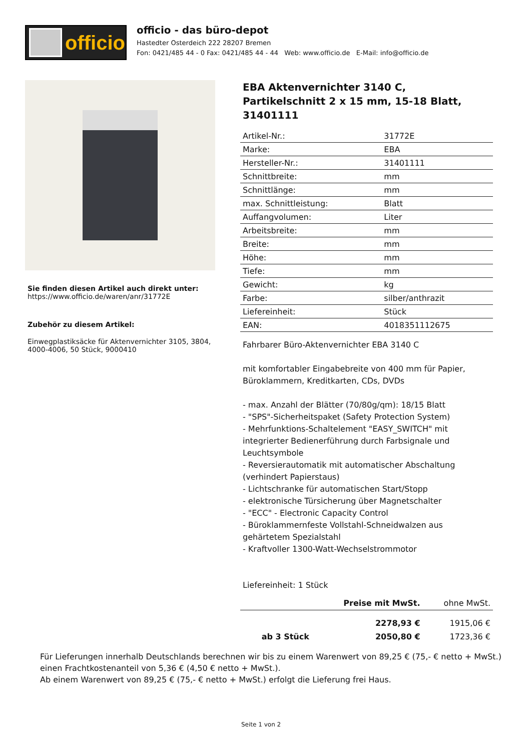officio
officio - das büro-depot
Hastedter Osterdeich 222 28207 Bremen
Fon: 0421/485 44 - 0 Fax: 0421/485 44 - 44 Web: www.officio.de E-Mail: info@officio.de
Sie finden diesen Artikel auch direkt unter:
https://www.officio.de/waren/anr/31772E
Zubehör zu diesem Artikel:
Einwegplastiksäcke für Aktenvernichter 3105, 3804, 4000-4006, 50 Stück, 9000410
EBA Aktenvernichter 3140 C, Partikelschnitt 2 x 15 mm, 15-18 Blatt, 31401111
| Artikel-Nr.: | 31772E |
| Marke: | EBA |
| Hersteller-Nr.: | 31401111 |
| Schnittbreite: | mm |
| Schnittlänge: | mm |
| max. Schnittleistung: | Blatt |
| Auffangvolumen: | Liter |
| Arbeitsbreite: | mm |
| Breite: | mm |
| Höhe: | mm |
| Tiefe: | mm |
| Gewicht: | kg |
| Farbe: | silber/anthrazit |
| Liefereinheit: | Stück |
| EAN: | 4018351112675 |
Fahrbarer Büro-Aktenvernichter EBA 3140 C
mit komfortabler Eingabebreite von 400 mm für Papier, Büroklammern, Kreditkarten, CDs, DVDs
- max. Anzahl der Blätter (70/80g/qm): 18/15 Blatt
- "SPS"-Sicherheitspaket (Safety Protection System)
- Mehrfunktions-Schaltelement "EASY_SWITCH" mit integrierter Bedienerführung durch Farbsignale und Leuchtsymbole
- Reversierautomatik mit automatischer Abschaltung (verhindert Papierstaus)
- Lichtschranke für automatischen Start/Stopp
- elektronische Türsicherung über Magnetschalter
- "ECC" - Electronic Capacity Control
- Büroklammernfeste Vollstahl-Schneidwalzen aus gehärtetem Spezialstahl
- Kraftvoller 1300-Watt-Wechselstrommotor
Liefereinheit: 1 Stück
| | Preise mit MwSt. | ohne MwSt. |
| --- | --- | --- |
| | 2278,93 € | 1915,06 € |
| ab 3 Stück | 2050,80 € | 1723,36 € |
Für Lieferungen innerhalb Deutschlands berechnen wir bis zu einem Warenwert von 89,25 € (75,- € netto + MwSt.)
einen Frachtkostenanteil von 5,36 € (4,50 € netto + MwSt.).
Ab einem Warenwert von 89,25 € (75,- € netto + MwSt.) erfolgt die Lieferung frei Haus.
Seite 1 von 2